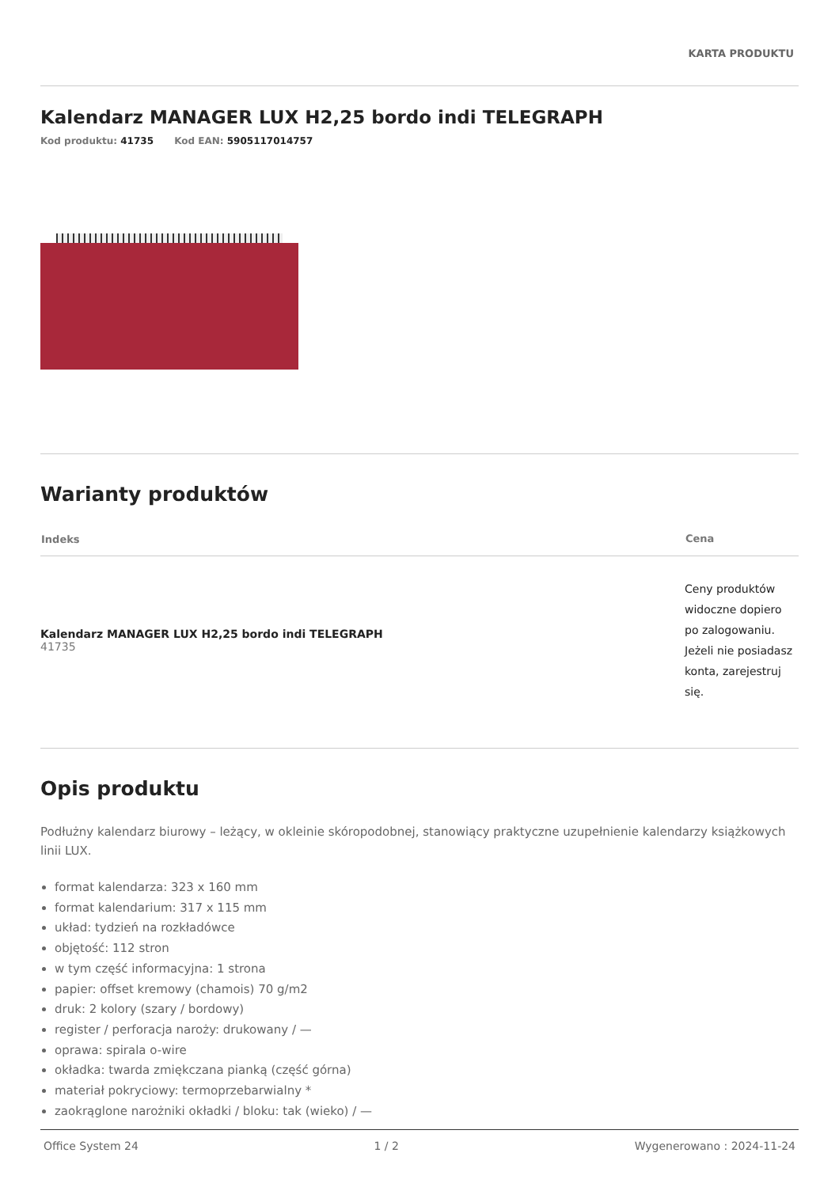KARTA PRODUKTU
Kalendarz MANAGER LUX H2,25 bordo indi TELEGRAPH
Kod produktu: 41735 Kod EAN: 5905117014757
Warianty produktów
| Indeks | Cena |
| --- | --- |
| Kalendarz MANAGER LUX H2,25 bordo indi TELEGRAPH 41735 | Ceny produktów widoczne dopiero po zalogowaniu. Jeżeli nie posiadasz konta, zarejestruj się. |
Opis produktu
Podłużny kalendarz biurowy – leżący, w okleinie skóropodobnej, stanowiący praktyczne uzupełnienie kalendarzy książkowych linii LUX.
format kalendarza: 323 x 160 mm
format kalendarium: 317 x 115 mm
układ: tydzień na rozkładówce
objętość: 112 stron
w tym część informacyjna: 1 strona
papier: offset kremowy (chamois) 70 g/m2
druk: 2 kolory (szary / bordowy)
register / perforacja naroży: drukowany / —
oprawa: spirala o-wire
okładka: twarda zmiękczana pianką (część górna)
materiał pokryciowy: termoprzebarwialny *
zaokrąglone narożniki okładki / bloku: tak (wieko) / —
Office System 24 1 / 2 Wygenerowano : 2024-11-24